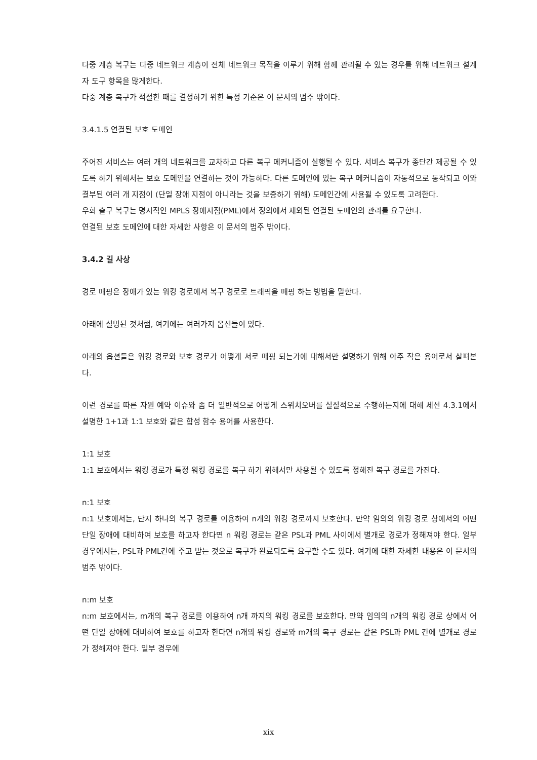다중 계층 복구는 다중 네트워크 계층이 전체 네트워크 목적을 이루기 위해 함께 관리될 수 있는 경우를 위해 네트워크 설계자 도구 항목을 많게한다.
다중 계층 복구가 적절한 때를 결정하기 위한 특정 기준은 이 문서의 범주 밖이다.
3.4.1.5 연결된 보호 도메인
주어진 서비스는 여러 개의 네트워크를 교차하고 다른 복구 메커니즘이 실행될 수 있다. 서비스 복구가 종단간 제공될 수 있도록 하기 위해서는 보호 도메인을 연결하는 것이 가능하다. 다른 도메인에 있는 복구 메커니즘이 자동적으로 동작되고 이와 결부된 여러 개 지점이 (단일 장애 지점이 아니라는 것을 보증하기 위해) 도메인간에 사용될 수 있도록 고려한다.
우회 출구 복구는 명시적인 MPLS 장애지점(PML)에서 정의에서 제외된 연결된 도메인의 관리를 요구한다.
연결된 보호 도메인에 대한 자세한 사항은 이 문서의 범주 밖이다.
3.4.2 길 사상
경로 매핑은 장애가 있는 워킹 경로에서 복구 경로로 트래픽을 매핑 하는 방법을 말한다.
아래에 설명된 것처럼, 여기에는 여러가지 옵션들이 있다.
아래의 옵션들은 워킹 경로와 보호 경로가 어떻게 서로 매핑 되는가에 대해서만 설명하기 위해 아주 작은 용어로서 살펴본다.
이런 경로를 따른 자원 예약 이슈와 좀 더 일반적으로 어떻게 스위치오버를 실질적으로 수행하는지에 대해 세션 4.3.1에서 설명한 1+1과 1:1 보호와 같은 합성 함수 용어를 사용한다.
1:1 보호
1:1 보호에서는 워킹 경로가 특정 워킹 경로를 복구 하기 위해서만 사용될 수 있도록 정해진 복구 경로를 가진다.
n:1 보호
n:1 보호에서는, 단지 하나의 복구 경로를 이용하여 n개의 워킹 경로까지 보호한다. 만약 임의의 워킹 경로 상에서의 어떤 단일 장애에 대비하여 보호를 하고자 한다면 n 워킹 경로는 같은 PSL과 PML 사이에서 별개로 경로가 정해져야 한다. 일부 경우에서는, PSL과 PML간에 주고 받는 것으로 복구가 완료되도록 요구할 수도 있다. 여기에 대한 자세한 내용은 이 문서의 범주 밖이다.
n:m 보호
n:m 보호에서는, m개의 복구 경로를 이용하여 n개 까지의 워킹 경로를 보호한다. 만약 임의의 n개의 워킹 경로 상에서 어떤 단일 장애에 대비하여 보호를 하고자 한다면 n개의 워킹 경로와 m개의 복구 경로는 같은 PSL과 PML 간에 별개로 경로가 정해져야 한다. 일부 경우에
xix